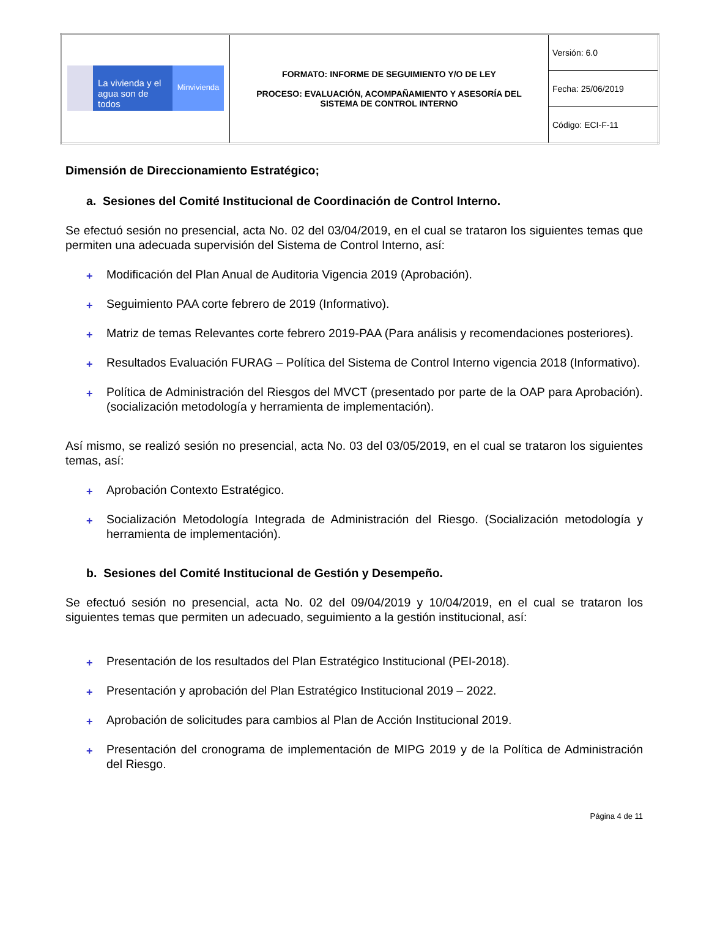| La vivienda y el agua son de todos Minvivienda | FORMATO: INFORME DE SEGUIMIENTO Y/O DE LEY PROCESO: EVALUACIÓN, ACOMPAÑAMIENTO Y ASESORÍA DEL SISTEMA DE CONTROL INTERNO | Versión: 6.0 |
| | | Fecha: 25/06/2019 |
| | | Código: ECI-F-11 |
Dimensión de Direccionamiento Estratégico;
a. Sesiones del Comité Institucional de Coordinación de Control Interno.
Se efectuó sesión no presencial, acta No. 02 del 03/04/2019, en el cual se trataron los siguientes temas que permiten una adecuada supervisión del Sistema de Control Interno, así:
+ Modificación del Plan Anual de Auditoria Vigencia 2019 (Aprobación).
+ Seguimiento PAA corte febrero de 2019 (Informativo).
+ Matriz de temas Relevantes corte febrero 2019-PAA (Para análisis y recomendaciones posteriores).
+ Resultados Evaluación FURAG – Política del Sistema de Control Interno vigencia 2018 (Informativo).
+ Política de Administración del Riesgos del MVCT (presentado por parte de la OAP para Aprobación). (socialización metodología y herramienta de implementación).
Así mismo, se realizó sesión no presencial, acta No. 03 del 03/05/2019, en el cual se trataron los siguientes temas, así:
+ Aprobación Contexto Estratégico.
+ Socialización Metodología Integrada de Administración del Riesgo. (Socialización metodología y herramienta de implementación).
b. Sesiones del Comité Institucional de Gestión y Desempeño.
Se efectuó sesión no presencial, acta No. 02 del 09/04/2019 y 10/04/2019, en el cual se trataron los siguientes temas que permiten un adecuado, seguimiento a la gestión institucional, así:
+ Presentación de los resultados del Plan Estratégico Institucional (PEI-2018).
+ Presentación y aprobación del Plan Estratégico Institucional 2019 – 2022.
+ Aprobación de solicitudes para cambios al Plan de Acción Institucional 2019.
+ Presentación del cronograma de implementación de MIPG 2019 y de la Política de Administración del Riesgo.
Página 4 de 11